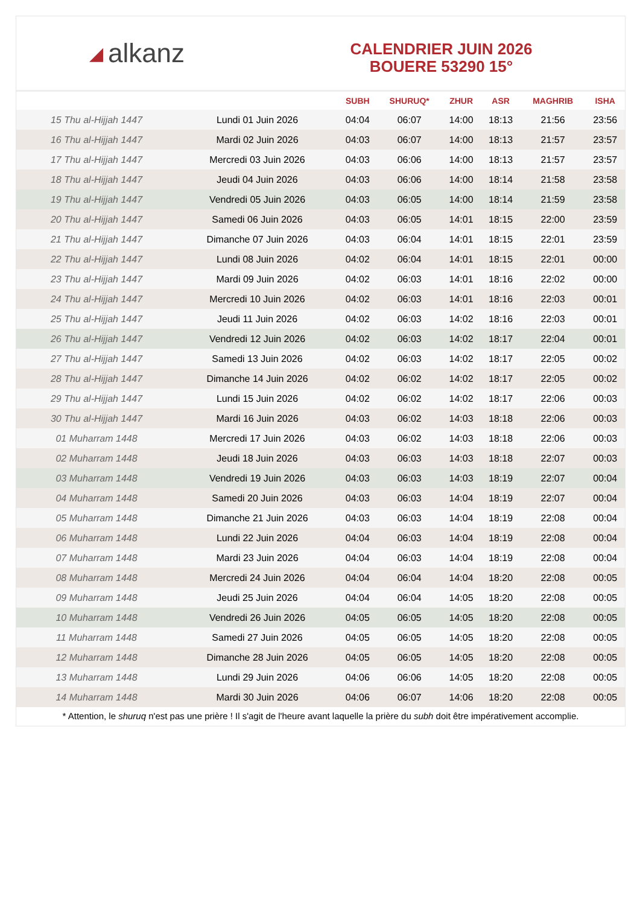◢ alkanz
CALENDRIER JUIN 2026
BOUERE 53290 15°
| | | SUBH | SHURUQ* | ZHUR | ASR | MAGHRIB | ISHA |
| --- | --- | --- | --- | --- | --- | --- | --- |
| 15 Thu al-Hijjah 1447 | Lundi 01 Juin 2026 | 04:04 | 06:07 | 14:00 | 18:13 | 21:56 | 23:56 |
| 16 Thu al-Hijjah 1447 | Mardi 02 Juin 2026 | 04:03 | 06:07 | 14:00 | 18:13 | 21:57 | 23:57 |
| 17 Thu al-Hijjah 1447 | Mercredi 03 Juin 2026 | 04:03 | 06:06 | 14:00 | 18:13 | 21:57 | 23:57 |
| 18 Thu al-Hijjah 1447 | Jeudi 04 Juin 2026 | 04:03 | 06:06 | 14:00 | 18:14 | 21:58 | 23:58 |
| 19 Thu al-Hijjah 1447 | Vendredi 05 Juin 2026 | 04:03 | 06:05 | 14:00 | 18:14 | 21:59 | 23:58 |
| 20 Thu al-Hijjah 1447 | Samedi 06 Juin 2026 | 04:03 | 06:05 | 14:01 | 18:15 | 22:00 | 23:59 |
| 21 Thu al-Hijjah 1447 | Dimanche 07 Juin 2026 | 04:03 | 06:04 | 14:01 | 18:15 | 22:01 | 23:59 |
| 22 Thu al-Hijjah 1447 | Lundi 08 Juin 2026 | 04:02 | 06:04 | 14:01 | 18:15 | 22:01 | 00:00 |
| 23 Thu al-Hijjah 1447 | Mardi 09 Juin 2026 | 04:02 | 06:03 | 14:01 | 18:16 | 22:02 | 00:00 |
| 24 Thu al-Hijjah 1447 | Mercredi 10 Juin 2026 | 04:02 | 06:03 | 14:01 | 18:16 | 22:03 | 00:01 |
| 25 Thu al-Hijjah 1447 | Jeudi 11 Juin 2026 | 04:02 | 06:03 | 14:02 | 18:16 | 22:03 | 00:01 |
| 26 Thu al-Hijjah 1447 | Vendredi 12 Juin 2026 | 04:02 | 06:03 | 14:02 | 18:17 | 22:04 | 00:01 |
| 27 Thu al-Hijjah 1447 | Samedi 13 Juin 2026 | 04:02 | 06:03 | 14:02 | 18:17 | 22:05 | 00:02 |
| 28 Thu al-Hijjah 1447 | Dimanche 14 Juin 2026 | 04:02 | 06:02 | 14:02 | 18:17 | 22:05 | 00:02 |
| 29 Thu al-Hijjah 1447 | Lundi 15 Juin 2026 | 04:02 | 06:02 | 14:02 | 18:17 | 22:06 | 00:03 |
| 30 Thu al-Hijjah 1447 | Mardi 16 Juin 2026 | 04:03 | 06:02 | 14:03 | 18:18 | 22:06 | 00:03 |
| 01 Muharram 1448 | Mercredi 17 Juin 2026 | 04:03 | 06:02 | 14:03 | 18:18 | 22:06 | 00:03 |
| 02 Muharram 1448 | Jeudi 18 Juin 2026 | 04:03 | 06:03 | 14:03 | 18:18 | 22:07 | 00:03 |
| 03 Muharram 1448 | Vendredi 19 Juin 2026 | 04:03 | 06:03 | 14:03 | 18:19 | 22:07 | 00:04 |
| 04 Muharram 1448 | Samedi 20 Juin 2026 | 04:03 | 06:03 | 14:04 | 18:19 | 22:07 | 00:04 |
| 05 Muharram 1448 | Dimanche 21 Juin 2026 | 04:03 | 06:03 | 14:04 | 18:19 | 22:08 | 00:04 |
| 06 Muharram 1448 | Lundi 22 Juin 2026 | 04:04 | 06:03 | 14:04 | 18:19 | 22:08 | 00:04 |
| 07 Muharram 1448 | Mardi 23 Juin 2026 | 04:04 | 06:03 | 14:04 | 18:19 | 22:08 | 00:04 |
| 08 Muharram 1448 | Mercredi 24 Juin 2026 | 04:04 | 06:04 | 14:04 | 18:20 | 22:08 | 00:05 |
| 09 Muharram 1448 | Jeudi 25 Juin 2026 | 04:04 | 06:04 | 14:05 | 18:20 | 22:08 | 00:05 |
| 10 Muharram 1448 | Vendredi 26 Juin 2026 | 04:05 | 06:05 | 14:05 | 18:20 | 22:08 | 00:05 |
| 11 Muharram 1448 | Samedi 27 Juin 2026 | 04:05 | 06:05 | 14:05 | 18:20 | 22:08 | 00:05 |
| 12 Muharram 1448 | Dimanche 28 Juin 2026 | 04:05 | 06:05 | 14:05 | 18:20 | 22:08 | 00:05 |
| 13 Muharram 1448 | Lundi 29 Juin 2026 | 04:06 | 06:06 | 14:05 | 18:20 | 22:08 | 00:05 |
| 14 Muharram 1448 | Mardi 30 Juin 2026 | 04:06 | 06:07 | 14:06 | 18:20 | 22:08 | 00:05 |
* Attention, le shuruq n'est pas une prière ! Il s'agit de l'heure avant laquelle la prière du subh doit être impérativement accomplie.